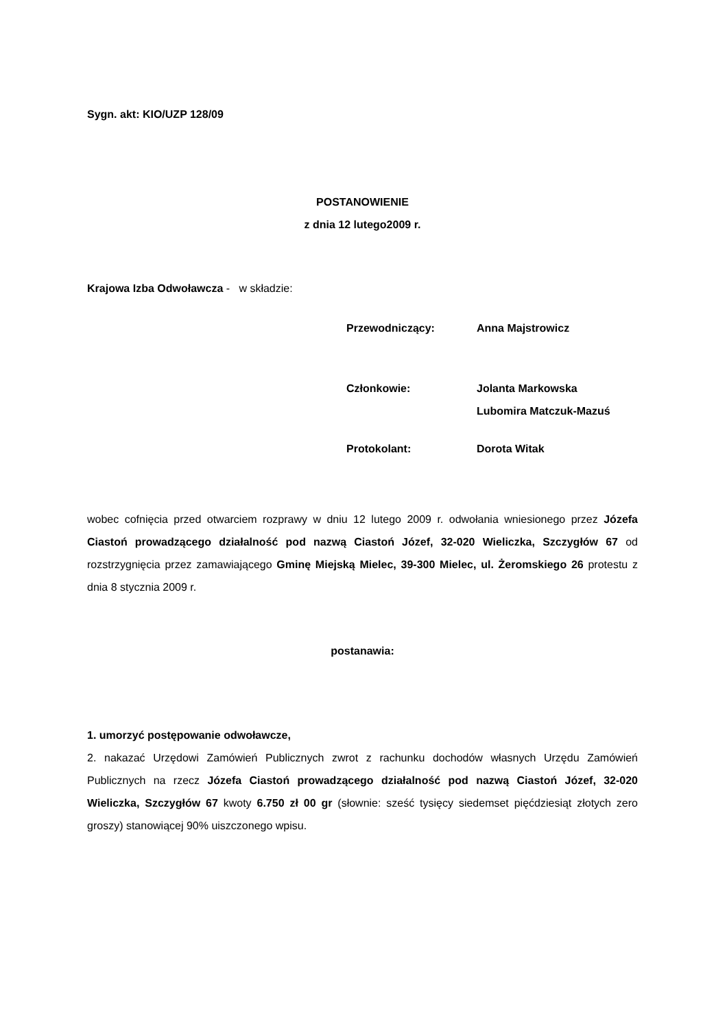Sygn. akt: KIO/UZP 128/09
POSTANOWIENIE
z dnia 12 lutego2009 r.
Krajowa Izba Odwoławcza - w składzie:
Przewodniczący: Anna Majstrowicz
Członkowie: Jolanta Markowska
Lubomira Matczuk-Mazuś
Protokolant: Dorota Witak
wobec cofnięcia przed otwarciem rozprawy w dniu 12 lutego 2009 r. odwołania wniesionego przez Józefa Ciastoń prowadzącego działalność pod nazwą Ciastoń Józef, 32-020 Wieliczka, Szczygłów 67 od rozstrzygnięcia przez zamawiającego Gminę Miejską Mielec, 39-300 Mielec, ul. Żeromskiego 26 protestu z dnia 8 stycznia 2009 r.
postanawia:
1. umorzyć postępowanie odwoławcze,
2. nakazać Urzędowi Zamówień Publicznych zwrot z rachunku dochodów własnych Urzędu Zamówień Publicznych na rzecz Józefa Ciastoń prowadzącego działalność pod nazwą Ciastoń Józef, 32-020 Wieliczka, Szczygłów 67 kwoty 6.750 zł 00 gr (słownie: sześć tysięcy siedemset pięćdziesiąt złotych zero groszy) stanowiącej 90% uiszczonego wpisu.